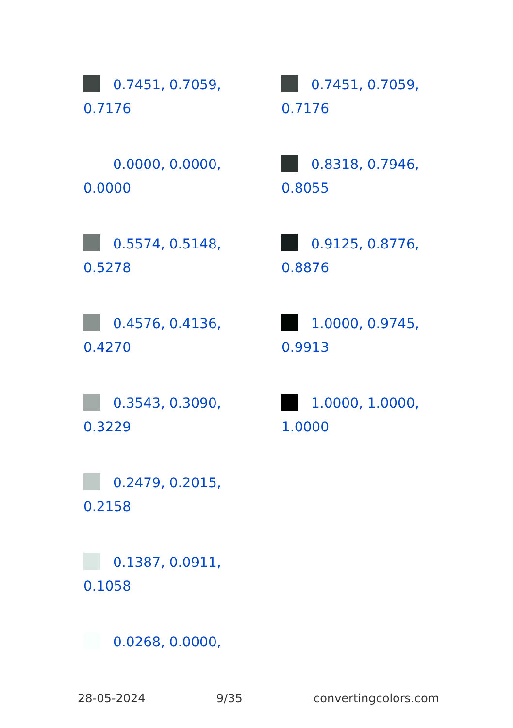0.7451, 0.7059, 0.7176
0.0000, 0.0000, 0.0000
0.5574, 0.5148, 0.5278
0.4576, 0.4136, 0.4270
0.3543, 0.3090, 0.3229
0.2479, 0.2015, 0.2158
0.1387, 0.0911, 0.1058
0.0268, 0.0000,
0.7451, 0.7059, 0.7176
0.8318, 0.7946, 0.8055
0.9125, 0.8776, 0.8876
1.0000, 0.9745, 0.9913
1.0000, 1.0000, 1.0000
28-05-2024 9/35 convertingcolors.com